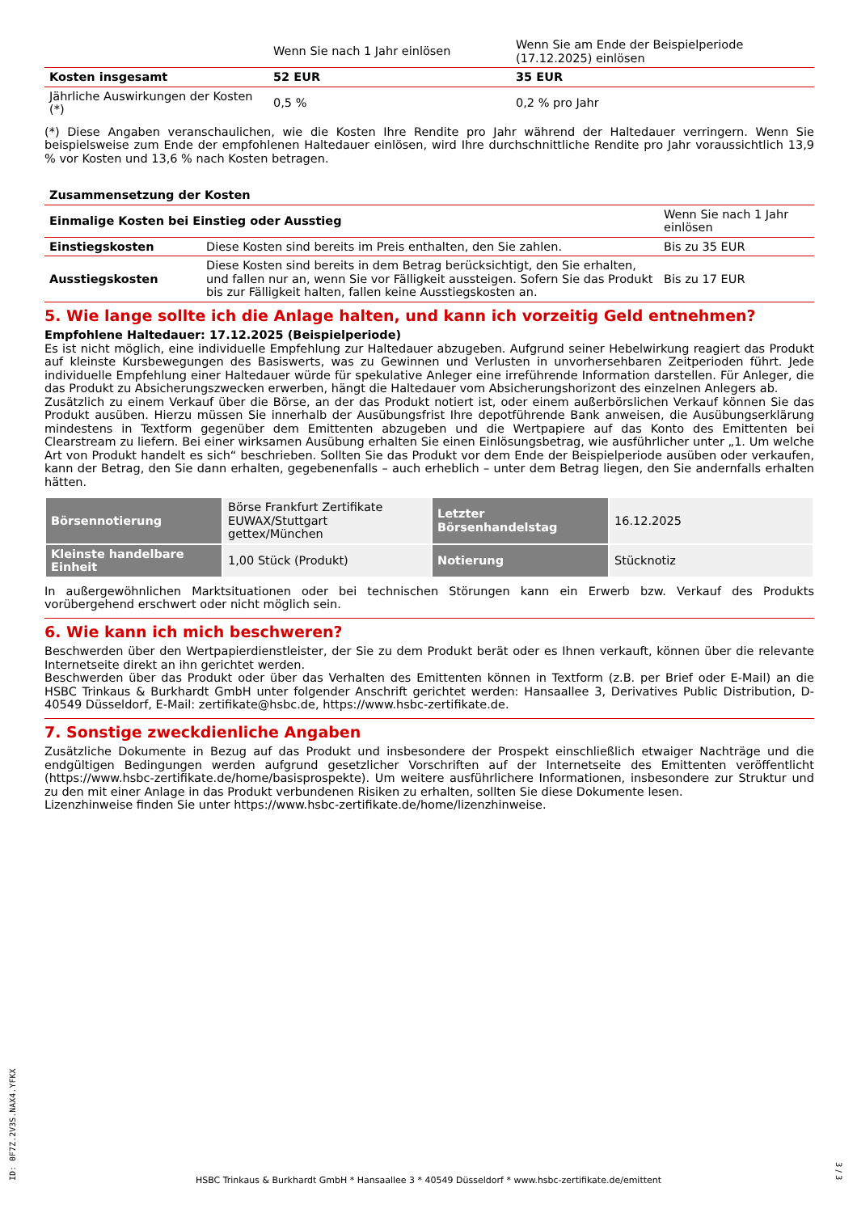| | Wenn Sie nach 1 Jahr einlösen | Wenn Sie am Ende der Beispielperiode (17.12.2025) einlösen |
| Kosten insgesamt | 52 EUR | 35 EUR |
| Jährliche Auswirkungen der Kosten (*) | 0,5 % | 0,2 % pro Jahr |
(*) Diese Angaben veranschaulichen, wie die Kosten Ihre Rendite pro Jahr während der Haltedauer verringern. Wenn Sie beispielsweise zum Ende der empfohlenen Haltedauer einlösen, wird Ihre durchschnittliche Rendite pro Jahr voraussichtlich 13,9 % vor Kosten und 13,6 % nach Kosten betragen.
| Zusammensetzung der Kosten | | |
| Einmalige Kosten bei Einstieg oder Ausstieg | | Wenn Sie nach 1 Jahr einlösen |
| Einstiegskosten | Diese Kosten sind bereits im Preis enthalten, den Sie zahlen. | Bis zu 35 EUR |
| Ausstiegskosten | Diese Kosten sind bereits in dem Betrag berücksichtigt, den Sie erhalten, und fallen nur an, wenn Sie vor Fälligkeit aussteigen. Sofern Sie das Produkt bis zur Fälligkeit halten, fallen keine Ausstiegskosten an. | Bis zu 17 EUR |
5. Wie lange sollte ich die Anlage halten, und kann ich vorzeitig Geld entnehmen?
Empfohlene Haltedauer: 17.12.2025 (Beispielperiode)
Es ist nicht möglich, eine individuelle Empfehlung zur Haltedauer abzugeben. Aufgrund seiner Hebelwirkung reagiert das Produkt auf kleinste Kursbewegungen des Basiswerts, was zu Gewinnen und Verlusten in unvorhersehbaren Zeitperioden führt. Jede individuelle Empfehlung einer Haltedauer würde für spekulative Anleger eine irreführende Information darstellen. Für Anleger, die das Produkt zu Absicherungszwecken erwerben, hängt die Haltedauer vom Absicherungshorizont des einzelnen Anlegers ab.
Zusätzlich zu einem Verkauf über die Börse, an der das Produkt notiert ist, oder einem außerbörslichen Verkauf können Sie das Produkt ausüben. Hierzu müssen Sie innerhalb der Ausübungsfrist Ihre depotführende Bank anweisen, die Ausübungserklärung mindestens in Textform gegenüber dem Emittenten abzugeben und die Wertpapiere auf das Konto des Emittenten bei Clearstream zu liefern. Bei einer wirksamen Ausübung erhalten Sie einen Einlösungsbetrag, wie ausführlicher unter „1. Um welche Art von Produkt handelt es sich“ beschrieben. Sollten Sie das Produkt vor dem Ende der Beispielperiode ausüben oder verkaufen, kann der Betrag, den Sie dann erhalten, gegebenenfalls – auch erheblich – unter dem Betrag liegen, den Sie andernfalls erhalten hätten.
| Börsennotierung | Börse Frankfurt Zertifikate EUWAX/Stuttgart gettex/München | Letzter Börsenhandelstag | 16.12.2025 |
| Kleinste handelbare Einheit | 1,00 Stück (Produkt) | Notierung | Stücknotiz |
In außergewöhnlichen Marktsituationen oder bei technischen Störungen kann ein Erwerb bzw. Verkauf des Produkts vorübergehend erschwert oder nicht möglich sein.
6. Wie kann ich mich beschweren?
Beschwerden über den Wertpapierdienstleister, der Sie zu dem Produkt berät oder es Ihnen verkauft, können über die relevante Internetseite direkt an ihn gerichtet werden.
Beschwerden über das Produkt oder über das Verhalten des Emittenten können in Textform (z.B. per Brief oder E-Mail) an die HSBC Trinkaus & Burkhardt GmbH unter folgender Anschrift gerichtet werden: Hansaallee 3, Derivatives Public Distribution, D-40549 Düsseldorf, E-Mail: zertifikate@hsbc.de, https://www.hsbc-zertifikate.de.
7. Sonstige zweckdienliche Angaben
Zusätzliche Dokumente in Bezug auf das Produkt und insbesondere der Prospekt einschließlich etwaiger Nachträge und die endgültigen Bedingungen werden aufgrund gesetzlicher Vorschriften auf der Internetseite des Emittenten veröffentlicht (https://www.hsbc-zertifikate.de/home/basisprospekte). Um weitere ausführlichere Informationen, insbesondere zur Struktur und zu den mit einer Anlage in das Produkt verbundenen Risiken zu erhalten, sollten Sie diese Dokumente lesen.
Lizenzhinweise finden Sie unter https://www.hsbc-zertifikate.de/home/lizenzhinweise.
ID: 0F7Z.2V3S.NAX4.YFKX
HSBC Trinkaus & Burkhardt GmbH * Hansaallee 3 * 40549 Düsseldorf * www.hsbc-zertifikate.de/emittent
3 / 3